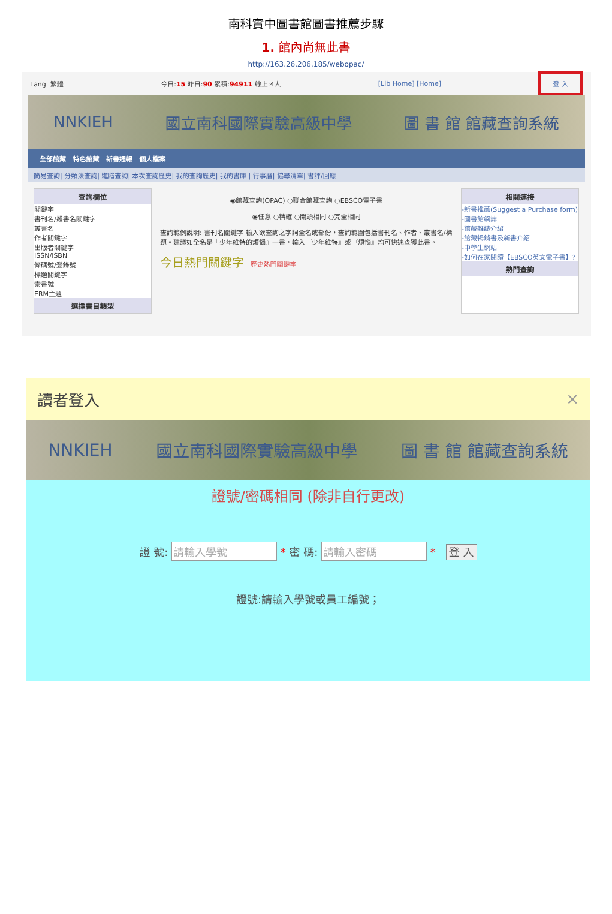南科實中圖書館圖書推薦步驟
1. 館內尚無此書
http://163.26.206.185/webopac/
Lang. 繁體 今日:15 昨日:90 累積:94911 線上:4人 [Lib Home] [Home] 登 入
NNKIEH 國立南科國際實驗高級中學 圖 書 館 館藏查詢系統
全部館藏 特色館藏 新書通報 個人檔案
簡易查詢| 分類法查詢| 進階查詢| 本次查詢歷史| 我的查詢歷史| 我的書庫 | 行事曆| 協尋清單| 書評/回應
查詢欄位
關鍵字
書刊名/叢書名關鍵字
叢書名
作者關鍵字
出版者關鍵字
ISSN/ISBN
條碼號/登錄號
標題關鍵字
索書號
ERM主題
選擇書目類型
◉館藏查詢(OPAC) ○聯合館藏查詢 ○EBSCO電子書
◉任意 ○精確 ○開頭相同 ○完全相同
查詢範例說明: 書刊名關鍵字 輸入欲查詢之字詞全名或部份，查詢範圍包括書刊名、作者、叢書名/標題。建議如全名是『少年維特的煩惱』一書，輸入『少年維特』或『煩惱』均可快速查獲此書。
今日熱門關鍵字 歷史熱門關鍵字
相關連接
-新書推薦(Suggest a Purchase form)
-圖書館網誌
-館藏雜誌介紹
-館藏暢銷書及新書介紹
-中學生網站
-如何在家閱讀【EBSCO英文電子書】?
熱門查詢
讀者登入 ×
NNKIEH 國立南科國際實驗高級中學 圖 書 館 館藏查詢系統
證號/密碼相同 (除非自行更改)
證 號: 請輸入學號 * 密 碼: 請輸入密碼 * 登 入
證號:請輸入學號或員工編號；